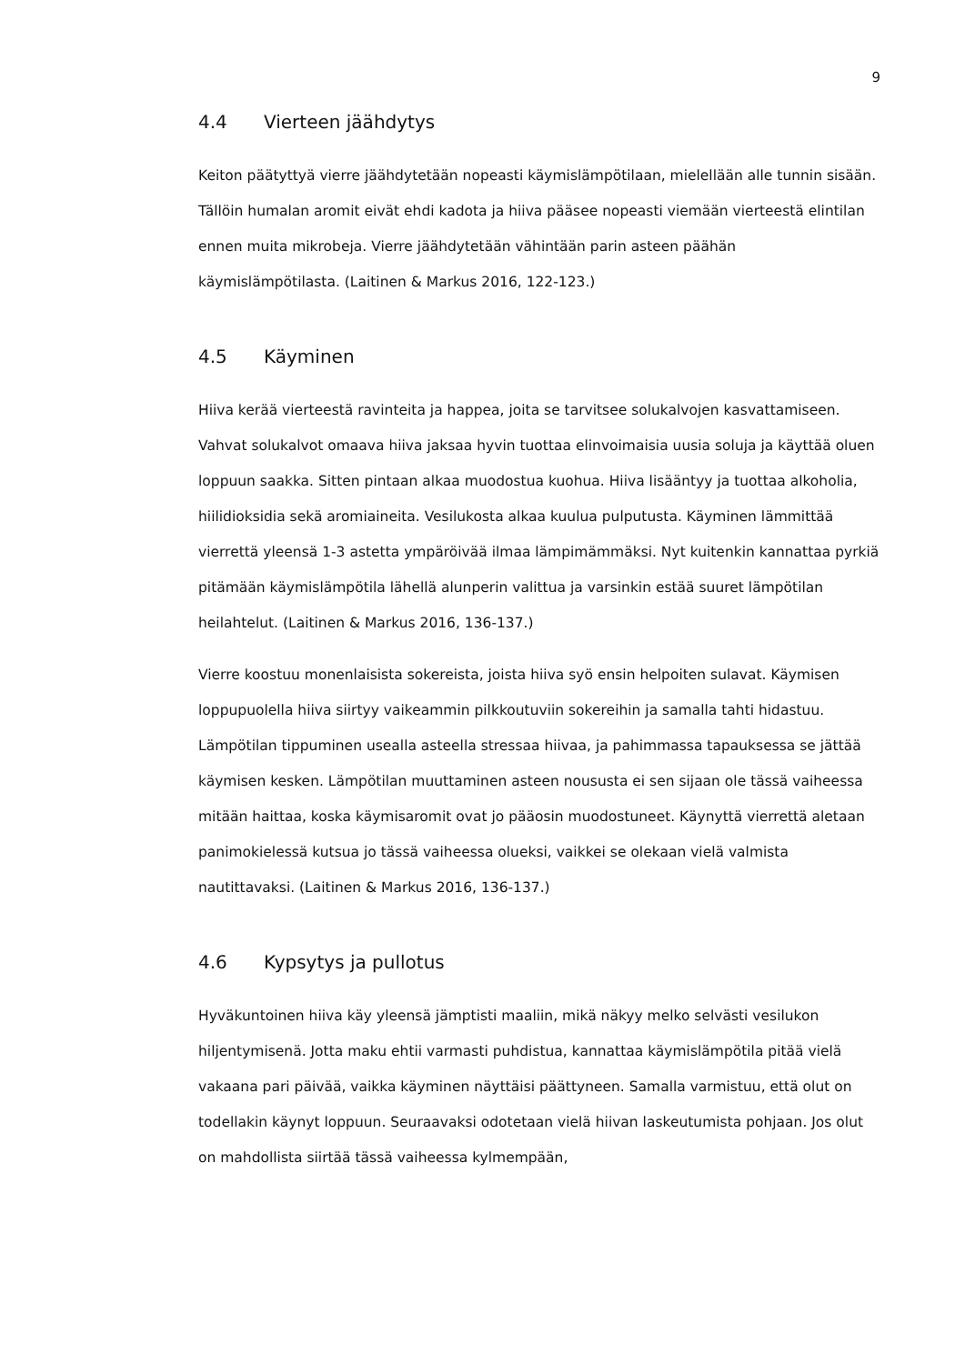9
4.4 Vierteen jäähdytys
Keiton päätyttyä vierre jäähdytetään nopeasti käymislämpötilaan, mielellään alle tunnin sisään. Tällöin humalan aromit eivät ehdi kadota ja hiiva pääsee nopeasti viemään vierteestä elintilan ennen muita mikrobeja. Vierre jäähdytetään vähintään parin asteen päähän käymislämpötilasta. (Laitinen & Markus 2016, 122-123.)
4.5 Käyminen
Hiiva kerää vierteestä ravinteita ja happea, joita se tarvitsee solukalvojen kasvattamiseen. Vahvat solukalvot omaava hiiva jaksaa hyvin tuottaa elinvoimaisia uusia soluja ja käyttää oluen loppuun saakka. Sitten pintaan alkaa muodostua kuohua. Hiiva lisääntyy ja tuottaa alkoholia, hiilidioksidia sekä aromiaineita. Vesilukosta alkaa kuulua pulputusta. Käyminen lämmittää vierrettä yleensä 1-3 astetta ympäröivää ilmaa lämpimämmäksi. Nyt kuitenkin kannattaa pyrkiä pitämään käymislämpötila lähellä alunperin valittua ja varsinkin estää suuret lämpötilan heilahtelut. (Laitinen & Markus 2016, 136-137.)
Vierre koostuu monenlaisista sokereista, joista hiiva syö ensin helpoiten sulavat. Käymisen loppupuolella hiiva siirtyy vaikeammin pilkkoutuviin sokereihin ja samalla tahti hidastuu. Lämpötilan tippuminen usealla asteella stressaa hiivaa, ja pahimmassa tapauksessa se jättää käymisen kesken. Lämpötilan muuttaminen asteen noususta ei sen sijaan ole tässä vaiheessa mitään haittaa, koska käymisaromit ovat jo pääosin muodostuneet. Käynyttä vierrettä aletaan panimokielessä kutsua jo tässä vaiheessa olueksi, vaikkei se olekaan vielä valmista nautittavaksi. (Laitinen & Markus 2016, 136-137.)
4.6 Kypsytys ja pullotus
Hyväkuntoinen hiiva käy yleensä jämptisti maaliin, mikä näkyy melko selvästi vesilukon hiljentymisenä. Jotta maku ehtii varmasti puhdistua, kannattaa käymislämpötila pitää vielä vakaana pari päivää, vaikka käyminen näyttäisi päättyneen. Samalla varmistuu, että olut on todellakin käynyt loppuun. Seuraavaksi odotetaan vielä hiivan laskeutumista pohjaan. Jos olut on mahdollista siirtää tässä vaiheessa kylmempään,